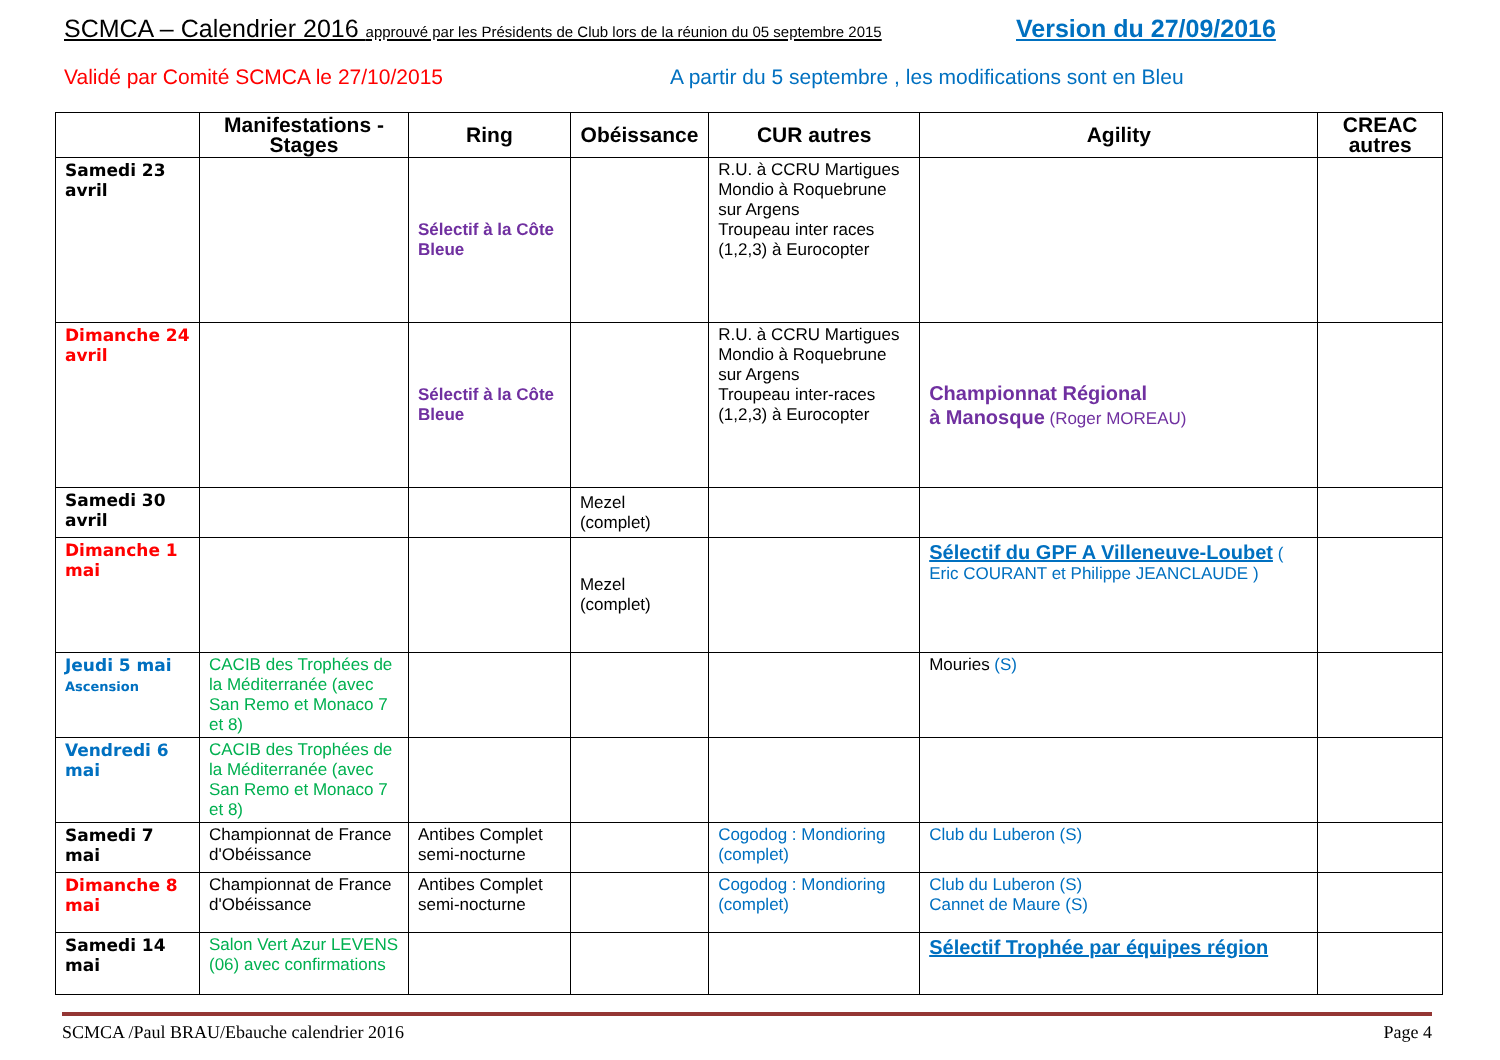SCMCA – Calendrier 2016 approuvé par les Présidents de Club lors de la réunion du 05 septembre 2015
Version du 27/09/2016
Validé par Comité SCMCA le 27/10/2015
A partir du 5 septembre , les modifications sont en Bleu
| | Manifestations - Stages | Ring | Obéissance | CUR autres | Agility | CREAC autres |
| --- | --- | --- | --- | --- | --- | --- |
| Samedi 23 avril | | Sélectif à la Côte Bleue | | R.U. à CCRU Martigues Mondio à Roquebrune sur Argens Troupeau inter races (1,2,3) à Eurocopter | | |
| Dimanche 24 avril | | Sélectif à la Côte Bleue | | R.U. à CCRU Martigues Mondio à Roquebrune sur Argens Troupeau inter-races (1,2,3) à Eurocopter | Championnat Régional à Manosque (Roger MOREAU) | |
| Samedi 30 avril | | | Mezel (complet) | | | |
| Dimanche 1 mai | | | Mezel (complet) | | Sélectif du GPF A Villeneuve-Loubet ( Eric COURANT et Philippe JEANCLAUDE ) | |
| Jeudi 5 mai Ascension | CACIB des Trophées de la Méditerranée (avec San Remo et Monaco 7 et 8) | | | | Mouries (S) | |
| Vendredi 6 mai | CACIB des Trophées de la Méditerranée (avec San Remo et Monaco 7 et 8) | | | | | |
| Samedi 7 mai | Championnat de France d'Obéissance | Antibes Complet semi-nocturne | | Cogodog : Mondioring (complet) | Club du Luberon (S) | |
| Dimanche 8 mai | Championnat de France d'Obéissance | Antibes Complet semi-nocturne | | Cogodog : Mondioring (complet) | Club du Luberon (S) Cannet de Maure (S) | |
| Samedi 14 mai | Salon Vert Azur LEVENS (06) avec confirmations | | | | Sélectif Trophée par équipes région | |
SCMCA /Paul BRAU/Ebauche calendrier 2016 Page 4